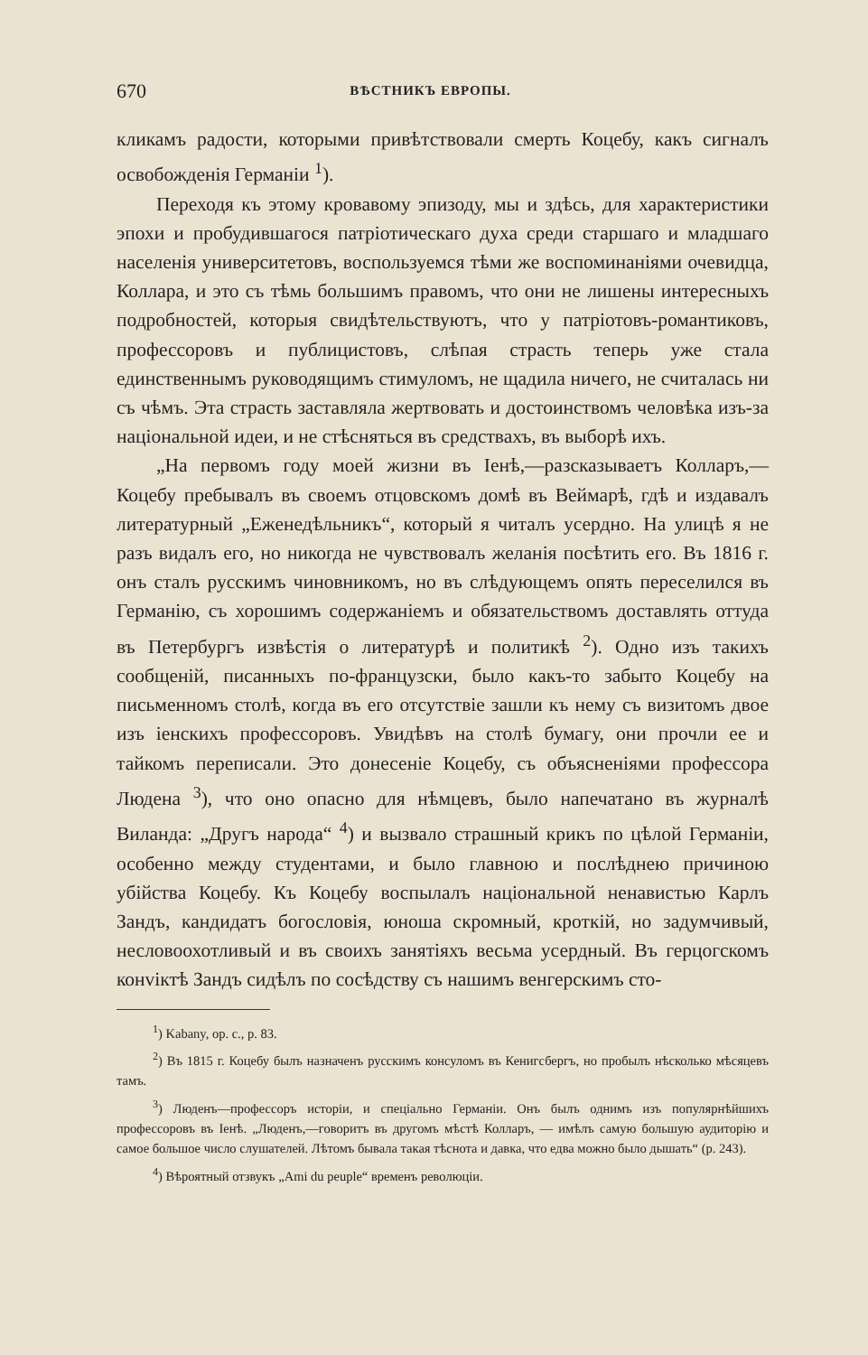670 ВѢСТНИКЪ ЕВРОПЫ.
кликамъ радости, которыми привѣтствовали смерть Коцебу, какъ сигналъ освобожденія Германіи <sup>1</sup>).
Переходя къ этому кровавому эпизоду, мы и здѣсь, для характеристики эпохи и пробудившагося патріотическаго духа среди старшаго и младшаго населенія университетовъ, воспользуемся тѣми же воспоминаніями очевидца, Коллара, и это съ тѣмь большимъ правомъ, что они не лишены интересныхъ подробностей, которыя свидѣтельствуютъ, что у патріотовъ-романтиковъ, профессоровъ и публицистовъ, слѣпая страсть теперь уже стала единственнымъ руководящимъ стимуломъ, не щадила ничего, не считалась ни съ чѣмъ. Эта страсть заставляла жертвовать и достоинствомъ человѣка изъ-за національной идеи, и не стѣсняться въ средствахъ, въ выборѣ ихъ.
„На первомъ году моей жизни въ Іенѣ,—разсказываетъ Колларъ,—Коцебу пребывалъ въ своемъ отцовскомъ домѣ въ Веймарѣ, гдѣ и издавалъ литературный „Еженедѣльникъ“, который я читалъ усердно. На улицѣ я не разъ видалъ его, но никогда не чувствовалъ желанія посѣтить его. Въ 1816 г. онъ сталъ русскимъ чиновникомъ, но въ слѣдующемъ опять переселился въ Германію, съ хорошимъ содержаніемъ и обязательствомъ доставлять оттуда въ Петербургъ извѣстія о литературѣ и политикѣ <sup>2</sup>). Одно изъ такихъ сообщеній, писанныхъ по-французски, было какъ-то забыто Коцебу на письменномъ столѣ, когда въ его отсутствіе зашли къ нему съ визитомъ двое изъ іенскихъ профессоровъ. Увидѣвъ на столѣ бумагу, они прочли ее и тайкомъ переписали. Это донесеніе Коцебу, съ объясненіями профессора Людена <sup>3</sup>), что оно опасно для нѣмцевъ, было напечатано въ журналѣ Виланда: „Другъ народа“ <sup>4</sup>) и вызвало страшный крикъ по цѣлой Германіи, особенно между студентами, и было главною и послѣднею причиною убійства Коцебу. Къ Коцебу воспылалъ національной ненавистью Карлъ Зандъ, кандидатъ богословія, юноша скромный, кроткій, но задумчивый, несловоохотливый и въ своихъ занятіяхъ весьма усердный. Въ герцогскомъ конviктѣ Зандъ сидѣлъ по сосѣдству съ нашимъ венгерскимъ сто-
<sup>1</sup>) Kabany, op. c., p. 83.
<sup>2</sup>) Въ 1815 г. Коцебу былъ назначенъ русскимъ консуломъ въ Кенигсбергъ, но пробылъ нѣсколько мѣсяцевъ тамъ.
<sup>3</sup>) Люденъ—профессоръ исторіи, и спеціально Германіи. Онъ былъ однимъ изъ популярнѣйшихъ профессоровъ въ Іенѣ. „Люденъ,—говоритъ въ другомъ мѣстѣ Колларъ, — имѣлъ самую большую аудиторію и самое большое число слушателей. Лѣтомъ бывала такая тѣснота и давка, что едва можно было дышать“ (p. 243).
<sup>4</sup>) Вѣроятный отзвукъ „Ami du peuple“ временъ революціи.